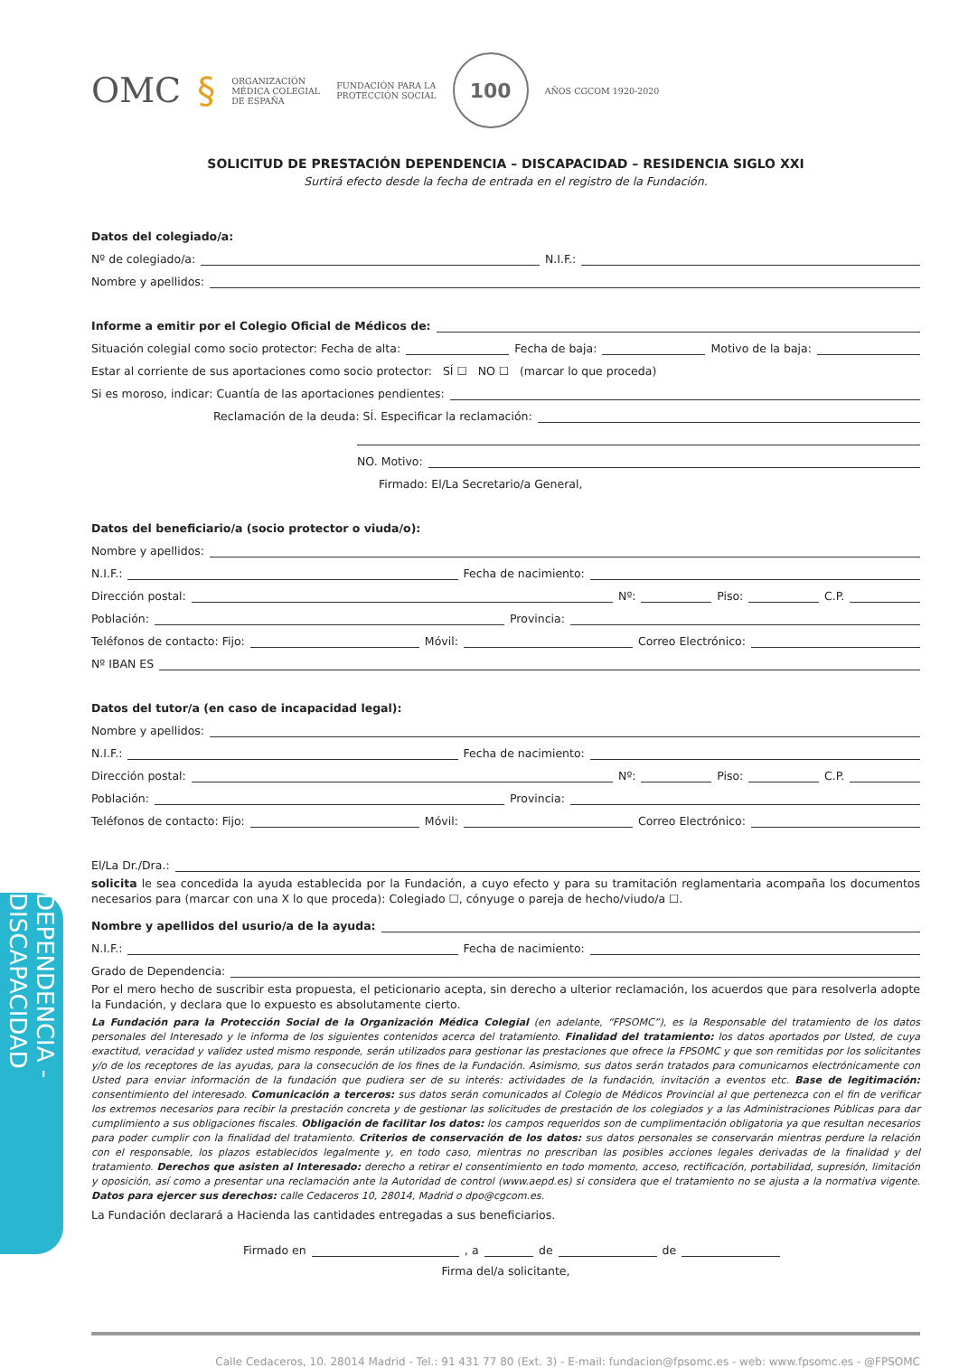DEPENDENCIA - DISCAPACIDAD
OMC § ORGANIZACIÓN
MÉDICA COLEGIAL
DE ESPAÑA FUNDACIÓN PARA LA
PROTECCIÓN SOCIAL 100
AÑOS CGCOM 1920-2020
SOLICITUD DE PRESTACIÓN DEPENDENCIA – DISCAPACIDAD – RESIDENCIA SIGLO XXI
Surtirá efecto desde la fecha de entrada en el registro de la Fundación.
Datos del colegiado/a:
Nº de colegiado/a: N.I.F.:
Nombre y apellidos:
Informe a emitir por el Colegio Oficial de Médicos de:
Situación colegial como socio protector: Fecha de alta: Fecha de baja: Motivo de la baja:
Estar al corriente de sus aportaciones como socio protector: SÍ ☐ NO ☐ (marcar lo que proceda)
Si es moroso, indicar: Cuantía de las aportaciones pendientes:
Reclamación de la deuda: SÍ. Especificar la reclamación:
NO. Motivo:
Firmado: El/La Secretario/a General,
Datos del beneficiario/a (socio protector o viuda/o):
Nombre y apellidos:
N.I.F.: Fecha de nacimiento:
Dirección postal: Nº: Piso: C.P.
Población: Provincia:
Teléfonos de contacto: Fijo: Móvil: Correo Electrónico:
Nº IBAN ES
Datos del tutor/a (en caso de incapacidad legal):
Nombre y apellidos:
N.I.F.: Fecha de nacimiento:
Dirección postal: Nº: Piso: C.P.
Población: Provincia:
Teléfonos de contacto: Fijo: Móvil: Correo Electrónico:
El/La Dr./Dra.:
solicita le sea concedida la ayuda establecida por la Fundación, a cuyo efecto y para su tramitación reglamentaria acompaña los documentos necesarios para (marcar con una X lo que proceda): Colegiado ☐, cónyuge o pareja de hecho/viudo/a ☐.
Nombre y apellidos del usurio/a de la ayuda:
N.I.F.: Fecha de nacimiento:
Grado de Dependencia:
Por el mero hecho de suscribir esta propuesta, el peticionario acepta, sin derecho a ulterior reclamación, los acuerdos que para resolverla adopte la Fundación, y declara que lo expuesto es absolutamente cierto.
La Fundación para la Protección Social de la Organización Médica Colegial (en adelante, “FPSOMC”), es la Responsable del tratamiento de los datos personales del Interesado y le informa de los siguientes contenidos acerca del tratamiento. Finalidad del tratamiento: los datos aportados por Usted, de cuya exactitud, veracidad y validez usted mismo responde, serán utilizados para gestionar las prestaciones que ofrece la FPSOMC y que son remitidas por los solicitantes y/o de los receptores de las ayudas, para la consecución de los fines de la Fundación. Asimismo, sus datos serán tratados para comunicarnos electrónicamente con Usted para enviar información de la fundación que pudiera ser de su interés: actividades de la fundación, invitación a eventos etc. Base de legitimación: consentimiento del interesado. Comunicación a terceros: sus datos serán comunicados al Colegio de Médicos Provincial al que pertenezca con el fin de verificar los extremos necesarios para recibir la prestación concreta y de gestionar las solicitudes de prestación de los colegiados y a las Administraciones Públicas para dar cumplimiento a sus obligaciones fiscales. Obligación de facilitar los datos: los campos requeridos son de cumplimentación obligatoria ya que resultan necesarios para poder cumplir con la finalidad del tratamiento. Criterios de conservación de los datos: sus datos personales se conservarán mientras perdure la relación con el responsable, los plazos establecidos legalmente y, en todo caso, mientras no prescriban las posibles acciones legales derivadas de la finalidad y del tratamiento. Derechos que asisten al Interesado: derecho a retirar el consentimiento en todo momento, acceso, rectificación, portabilidad, supresión, limitación y oposición, así como a presentar una reclamación ante la Autoridad de control (www.aepd.es) si considera que el tratamiento no se ajusta a la normativa vigente. Datos para ejercer sus derechos: calle Cedaceros 10, 28014, Madrid o dpo@cgcom.es.
La Fundación declarará a Hacienda las cantidades entregadas a sus beneficiarios.
Firmado en , a de de
Firma del/a solicitante,
Calle Cedaceros, 10. 28014 Madrid - Tel.: 91 431 77 80 (Ext. 3) - E-mail: fundacion@fpsomc.es - web: www.fpsomc.es - @FPSOMC